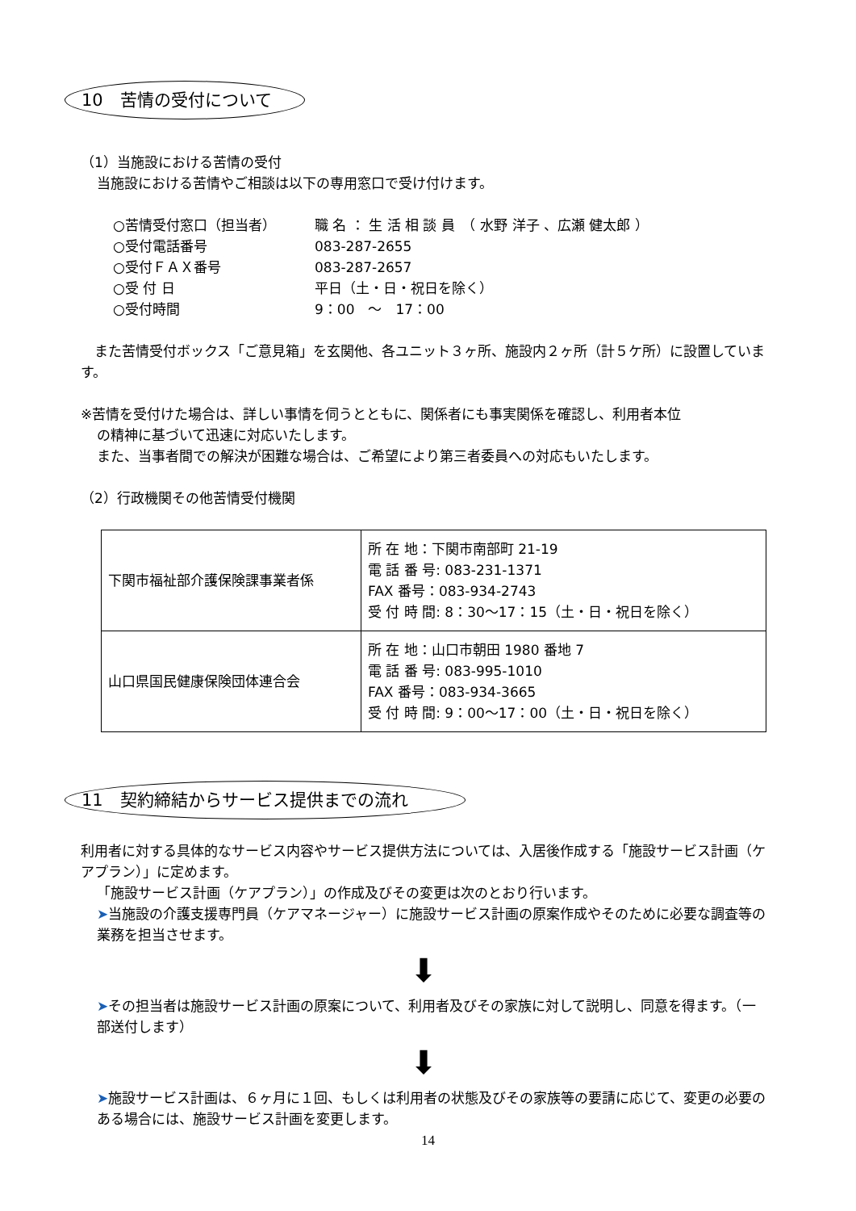10　苦情の受付について
（1）当施設における苦情の受付
当施設における苦情やご相談は以下の専用窓口で受け付けます。
○苦情受付窓口（担当者） 職 名 ： 生 活 相 談 員　（ 水野 洋子 、広瀬 健太郎 ）
○受付電話番号 083-287-2655
○受付ＦＡＸ番号 083-287-2657
○受 付 日 平日（土・日・祝日を除く）
○受付時間 9：00　～　17：00
　また苦情受付ボックス「ご意見箱」を玄関他、各ユニット３ヶ所、施設内２ヶ所（計５ケ所）に設置しています。
※苦情を受付けた場合は、詳しい事情を伺うとともに、関係者にも事実関係を確認し、利用者本位
の精神に基づいて迅速に対応いたします。
また、当事者間での解決が困難な場合は、ご希望により第三者委員への対応もいたします。
（2）行政機関その他苦情受付機関
| 下関市福祉部介護保険課事業者係 | 所 在 地：下関市南部町 21-19 電 話 番 号: 083-231-1371 FAX 番号：083-934-2743 受 付 時 間: 8：30～17：15（土・日・祝日を除く） |
| 山口県国民健康保険団体連合会 | 所 在 地：山口市朝田 1980 番地 7 電 話 番 号: 083-995-1010 FAX 番号：083-934-3665 受 付 時 間: 9：00～17：00（土・日・祝日を除く） |
11　契約締結からサービス提供までの流れ
利用者に対する具体的なサービス内容やサービス提供方法については、入居後作成する「施設サービス計画（ケアプラン）」に定めます。
「施設サービス計画（ケアプラン）」の作成及びその変更は次のとおり行います。
➤当施設の介護支援専門員（ケアマネージャー）に施設サービス計画の原案作成やそのために必要な調査等の業務を担当させます。
⬇
➤その担当者は施設サービス計画の原案について、利用者及びその家族に対して説明し、同意を得ます。（一部送付します）
⬇
➤施設サービス計画は、６ヶ月に１回、もしくは利用者の状態及びその家族等の要請に応じて、変更の必要のある場合には、施設サービス計画を変更します。
14